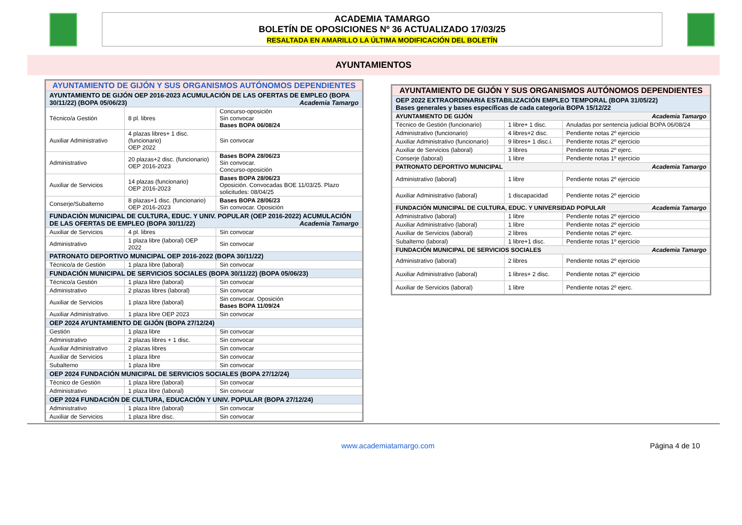ACADEMIA TAMARGO
BOLETÍN DE OPOSICIONES Nº 36 ACTUALIZADO 17/03/25
RESALTADA EN AMARILLO LA ÚLTIMA MODIFICACIÓN DEL BOLETÍN
AYUNTAMIENTOS
| AYUNTAMIENTO DE GIJÓN Y SUS ORGANISMOS AUTÓNOMOS DEPENDIENTES | | |
| --- | --- | --- |
| AYUNTAMIENTO DE GIJÓN OEP 2016-2023 ACUMULACIÓN DE LAS OFERTAS DE EMPLEO (BOPA 30/11/22) (BOPA 05/06/23) Academia Tamargo | | |
| Técnico/a Gestión | 8 pl. libres | Concurso-oposición Sin convocar Bases BOPA 06/08/24 |
| Auxiliar Administrativo | 4 plazas libres+ 1 disc. (funcionario) OEP 2022 | Sin convocar |
| Administrativo | 20 plazas+2 disc. (funcionario) OEP 2016-2023 | Bases BOPA 28/06/23 Sin convocar. Concurso-oposición |
| Auxiliar de Servicios | 14 plazas (funcionario) OEP 2016-2023 | Bases BOPA 28/06/23 Oposición. Convocadas BOE 11/03/25. Plazo solicitudes: 08/04/25 |
| Conserje/Subalterno | 8 plazas+1 disc. (funcionario) OEP 2016-2023 | Bases BOPA 28/06/23 Sin convocar. Oposición |
| FUNDACIÓN MUNICIPAL DE CULTURA, EDUC. Y UNIV. POPULAR (OEP 2016-2022) ACUMULACIÓN DE LAS OFERTAS DE EMPLEO (BOPA 30/11/22) Academia Tamargo | | |
| Auxiliar de Servicios | 4 pl. libres | Sin convocar |
| Administrativo | 1 plaza libre (laboral) OEP 2022 | Sin convocar |
| PATRONATO DEPORTIVO MUNICIPAL OEP 2016-2022 (BOPA 30/11/22) | | |
| Técnico/a de Gestión | 1 plaza libre (laboral) | Sin convocar |
| FUNDACIÓN MUNICIPAL DE SERVICIOS SOCIALES (BOPA 30/11/22) (BOPA 05/06/23) | | |
| Técnico/a Gestión | 1 plaza libre (laboral) | Sin convocar |
| Administrativo | 2 plazas libres (laboral) | Sin convocar |
| Auxiliar de Servicios | 1 plaza libre (laboral) | Sin convocar. Oposición Bases BOPA 11/09/24 |
| Auxiliar Administrativo. | 1 plaza libre OEP 2023 | Sin convocar |
| OEP 2024 AYUNTAMIENTO DE GIJÓN (BOPA 27/12/24) | | |
| Gestión | 1 plaza libre | Sin convocar |
| Administrativo | 2 plazas libres + 1 disc. | Sin convocar |
| Auxiliar Administrativo | 2 plazas libres | Sin convocar |
| Auxiliar de Servicios | 1 plaza libre | Sin convocar |
| Subalterno | 1 plaza libre | Sin convocar |
| OEP 2024 FUNDACIÓN MUNICIPAL DE SERVICIOS SOCIALES (BOPA 27/12/24) | | |
| Técnico de Gestión | 1 plaza libre (laboral) | Sin convocar |
| Administrativo | 1 plaza libre (laboral) | Sin convocar |
| OEP 2024 FUNDACIÓN DE CULTURA, EDUCACIÓN Y UNIV. POPULAR (BOPA 27/12/24) | | |
| Administrativo | 1 plaza libre (laboral) | Sin convocar |
| Auxiliar de Servicios | 1 plaza libre disc. | Sin convocar |
| AYUNTAMIENTO DE GIJÓN Y SUS ORGANISMOS AUTÓNOMOS DEPENDIENTES | | |
| --- | --- | --- |
| OEP 2022 EXTRAORDINARIA ESTABILIZACIÓN EMPLEO TEMPORAL (BOPA 31/05/22) Bases generales y bases específicas de cada categoría BOPA 15/12/22 | | |
| AYUNTAMIENTO DE GIJÓN Academia Tamargo | | |
| Técnico de Gestión (funcionario) | 1 libre+ 1 disc. | Anuladas por sentencia judicial BOPA 06/08/24 |
| Administrativo (funcionario) | 4 libres+2 disc. | Pendiente notas 2º ejercicio |
| Auxiliar Administrativo (funcionario) | 9 libres+ 1 disc.i. | Pendiente notas 2º ejercicio |
| Auxiliar de Servicios (laboral) | 3 libres | Pendiente notas 2º ejerc. |
| Conserje (laboral) | 1 libre | Pendiente notas 1º ejercicio |
| PATRONATO DEPORTIVO MUNICIPAL Academia Tamargo | | |
| Administrativo (laboral) | 1 libre | Pendiente notas 2º ejercicio |
| Auxiliar Administrativo (laboral) | 1 discapacidad | Pendiente notas 2º ejercicio |
| FUNDACIÓN MUNICIPAL DE CULTURA, EDUC. Y UNIVERSIDAD POPULAR Academia Tamargo | | |
| Administrativo (laboral) | 1 libre | Pendiente notas 2º ejercicio |
| Auxiliar Administrativo (laboral) | 1 libre | Pendiente notas 2º ejercicio |
| Auxiliar de Servicios (laboral) | 2 libres | Pendiente notas 2º ejerc. |
| Subalterno (laboral) | 1 libre+1 disc. | Pendiente notas 1º ejercicio |
| FUNDACIÓN MUNICIPAL DE SERVICIOS SOCIALES Academia Tamargo | | |
| Administrativo (laboral) | 2 libres | Pendiente notas 2º ejercicio |
| Auxiliar Administrativo (laboral) | 1 libres+ 2 disc. | Pendiente notas 2º ejercicio |
| Auxiliar de Servicios (laboral) | 1 libre | Pendiente notas 2º ejerc. |
www.academiatamargo.com Página 4 de 10